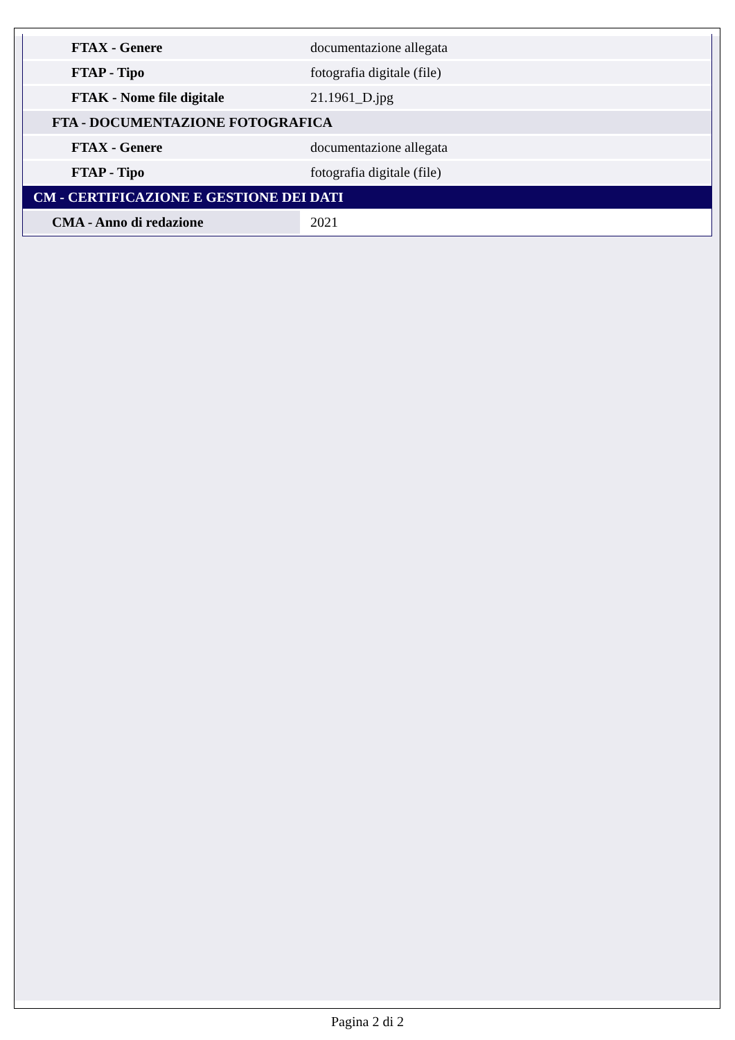| FTAX - Genere | documentazione allegata |
| FTAP - Tipo | fotografia digitale (file) |
| FTAK - Nome file digitale | 21.1961_D.jpg |
| FTA - DOCUMENTAZIONE FOTOGRAFICA | |
| FTAX - Genere | documentazione allegata |
| FTAP - Tipo | fotografia digitale (file) |
| CM - CERTIFICAZIONE E GESTIONE DEI DATI | |
| CMA - Anno di redazione | 2021 |
Pagina 2 di 2